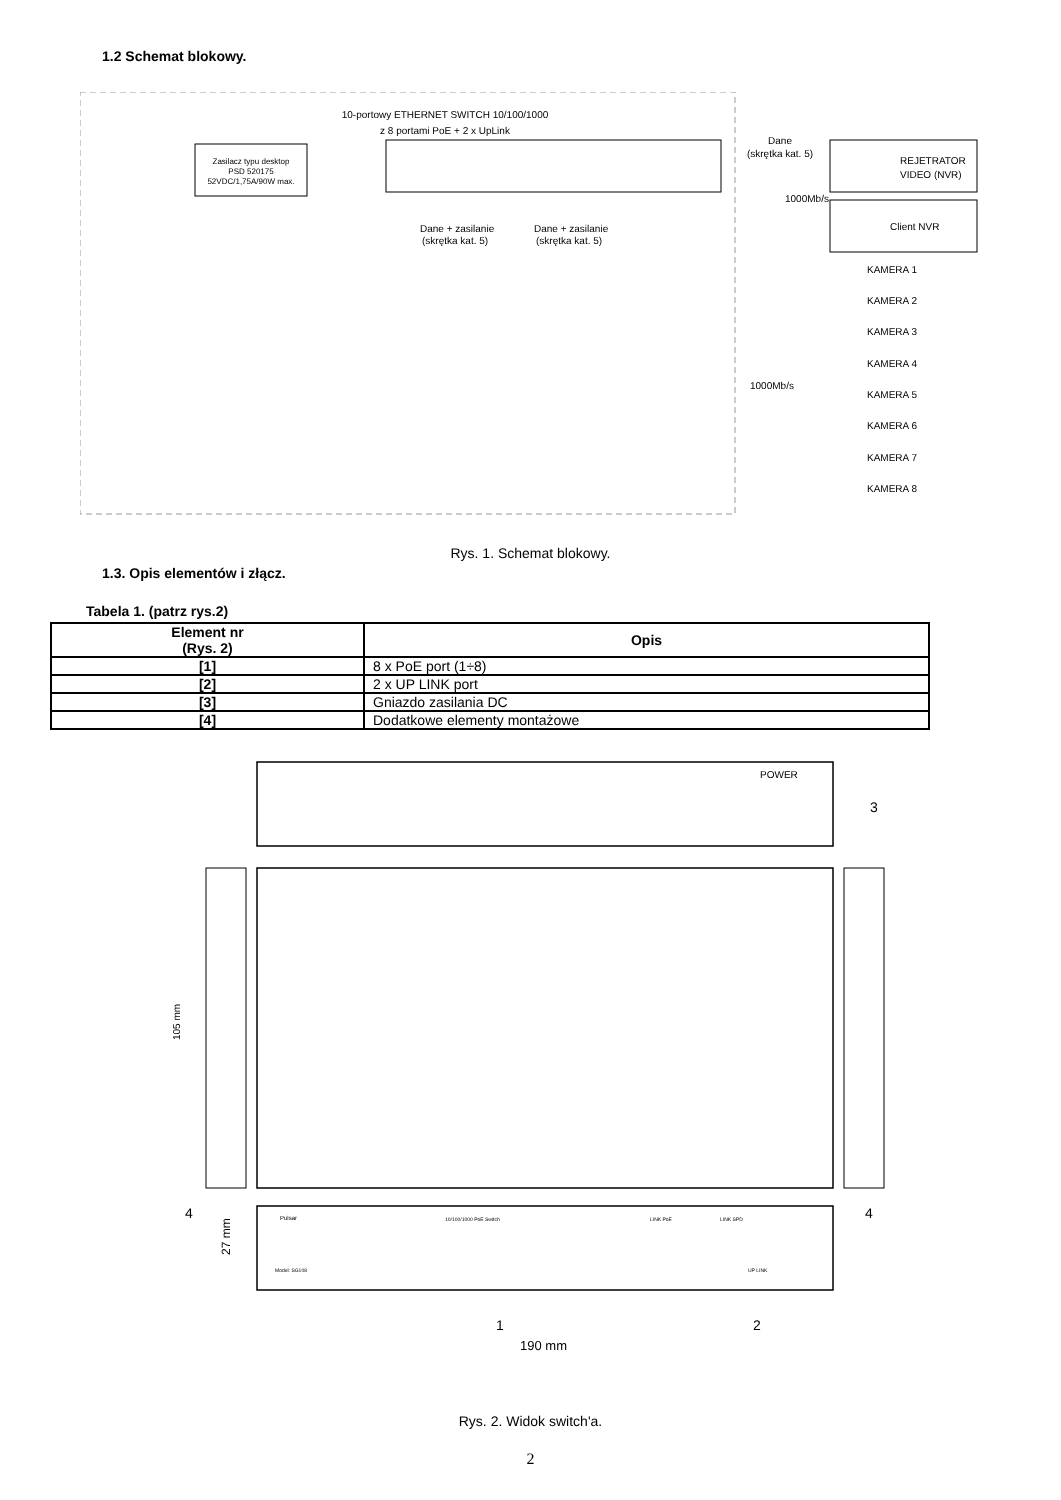1.2 Schemat blokowy.
10-portowy ETHERNET SWITCH 10/100/1000
z 8 portami PoE + 2 x UpLink
Zasilacz typu desktop
PSD 520175
52VDC/1,75A/90W max.
Dane
(skrętka kat. 5)
REJETRATOR
VIDEO (NVR)
1000Mb/s
Client NVR
Dane + zasilanie
(skrętka kat. 5)
Dane + zasilanie
(skrętka kat. 5)
1000Mb/s
KAMERA 1
KAMERA 2
KAMERA 3
KAMERA 4
KAMERA 5
KAMERA 6
KAMERA 7
KAMERA 8
Rys. 1. Schemat blokowy.
1.3. Opis elementów i złącz.
Tabela 1. (patrz rys.2)
| Element nr (Rys. 2) | Opis |
| --- | --- |
| [1] | 8 x PoE port (1÷8) |
| [2] | 2 x UP LINK port |
| [3] | Gniazdo zasilania DC |
| [4] | Dodatkowe elementy montażowe |
POWER
3
105 mm
4
4
Pulsar
10/100/1000 PoE Switch
LINK PoE
LINK SPD
Model: SG108
UP LINK
27 mm
1
2
190 mm
Rys. 2. Widok switch'a.
2